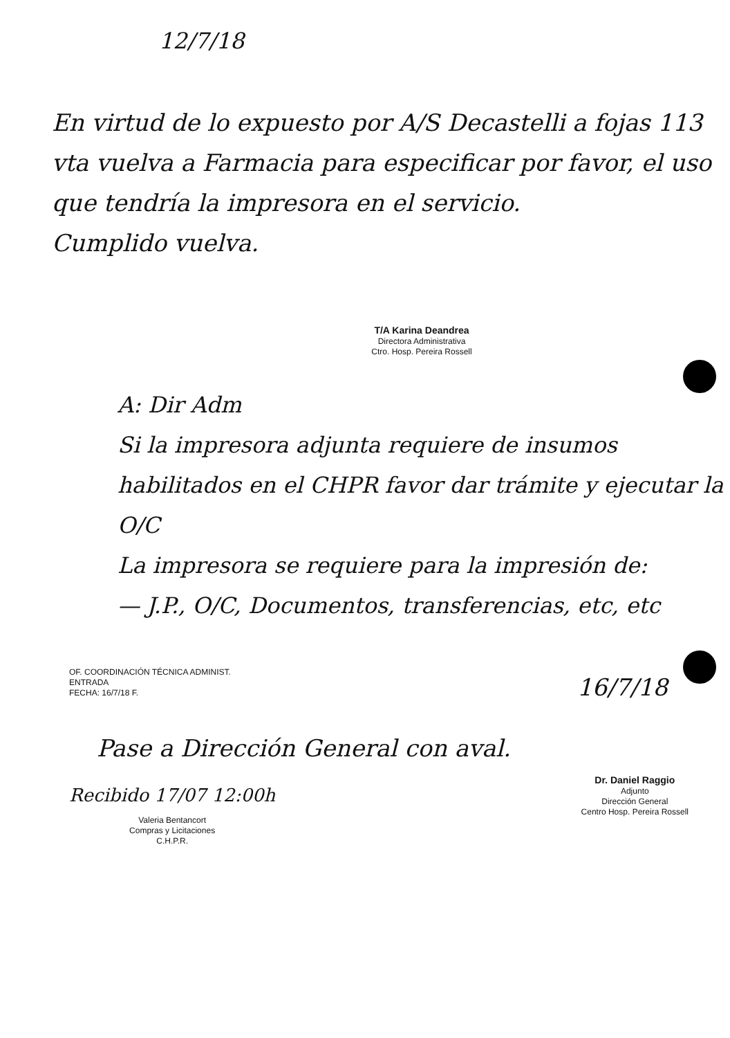12/7/18
En virtud de lo expuesto por A/S Decastelli a fojas 113 vta vuelva a Farmacia para especificar por favor, el uso que tendría la impresora en el servicio.
Cumplido vuelva.
T/A Karina Deandrea
Directora Administrativa
Ctro. Hosp. Pereira Rossell
A: Dir Adm
Si la impresora adjunta requiere de insumos habilitados en el CHPR favor dar trámite y ejecutar la O/C
La impresora se requiere para la impresión de:
— J.P., O/C, Documentos, transferencias, etc, etc
OF. COORDINACIÓN TÉCNICA ADMINIST.
ENTRADA
FECHA: 16/7/18 F.
16/7/18
Pase a Dirección General con aval.
Recibido 17/07 12:00h
Valeria Bentancort
Compras y Licitaciones
C.H.P.R.
Dr. Daniel Raggio
Adjunto
Dirección General
Centro Hosp. Pereira Rossell